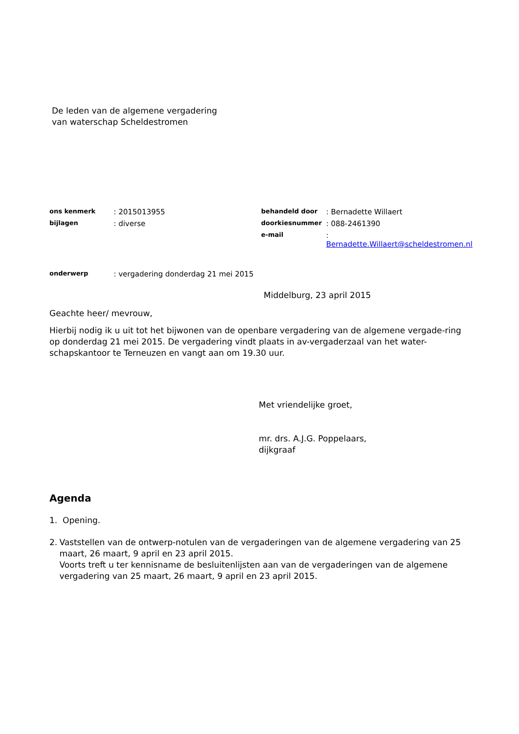De leden van de algemene vergadering
van waterschap Scheldestromen
| ons kenmerk | : 2015013955 | behandeld door | : Bernadette Willaert |
| bijlagen | : diverse | doorkiesnummer | : 088-2461390 |
| | | e-mail | : Bernadette.Willaert@scheldestromen.nl |
| onderwerp | : vergadering donderdag 21 mei 2015 | | |
Middelburg, 23 april 2015
Geachte heer/ mevrouw,
Hierbij nodig ik u uit tot het bijwonen van de openbare vergadering van de algemene vergade-ring op donderdag 21 mei 2015. De vergadering vindt plaats in av-vergaderzaal van het water-schapskantoor te Terneuzen en vangt aan om 19.30 uur.
Met vriendelijke groet,
mr. drs. A.J.G. Poppelaars,
dijkgraaf
Agenda
1. Opening.
2. Vaststellen van de ontwerp-notulen van de vergaderingen van de algemene vergadering van 25 maart, 26 maart, 9 april en 23 april 2015.
Voorts treft u ter kennisname de besluitenlijsten aan van de vergaderingen van de algemene vergadering van 25 maart, 26 maart, 9 april en 23 april 2015.